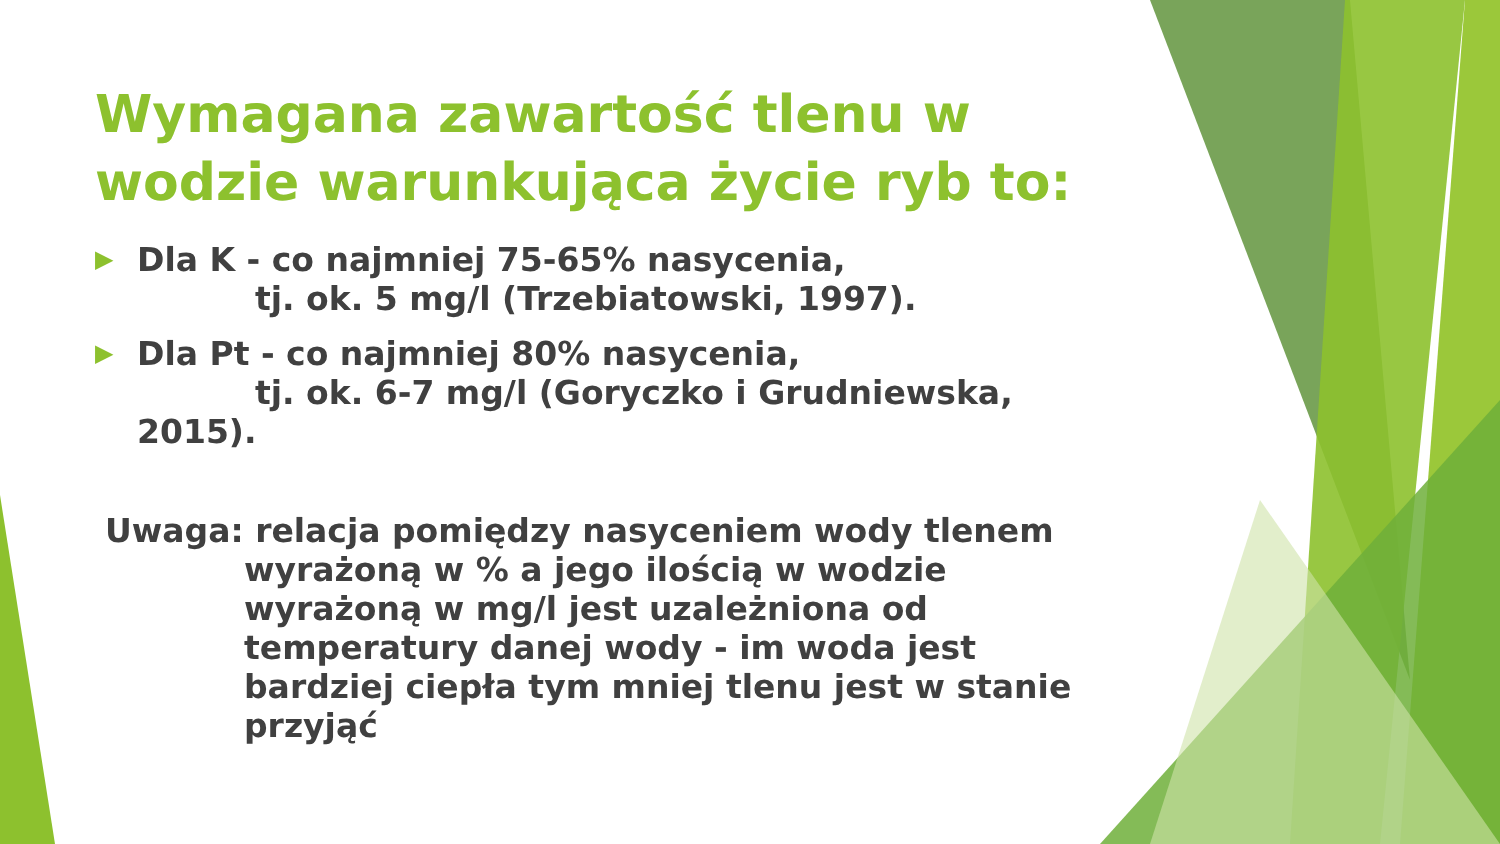Wymagana zawartość tlenu w wodzie warunkująca życie ryb to:
▶
Dla K - co najmniej 75-65% nasycenia,
tj. ok. 5 mg/l (Trzebiatowski, 1997).
▶
Dla Pt - co najmniej 80% nasycenia,
tj. ok. 6-7 mg/l (Goryczko i Grudniewska, 2015).
Uwaga: relacja pomiędzy nasyceniem wody tlenem
wyrażoną w % a jego ilością w wodzie wyrażoną w mg/l jest uzależniona od temperatury danej wody - im woda jest bardziej ciepła tym mniej tlenu jest w stanie przyjąć